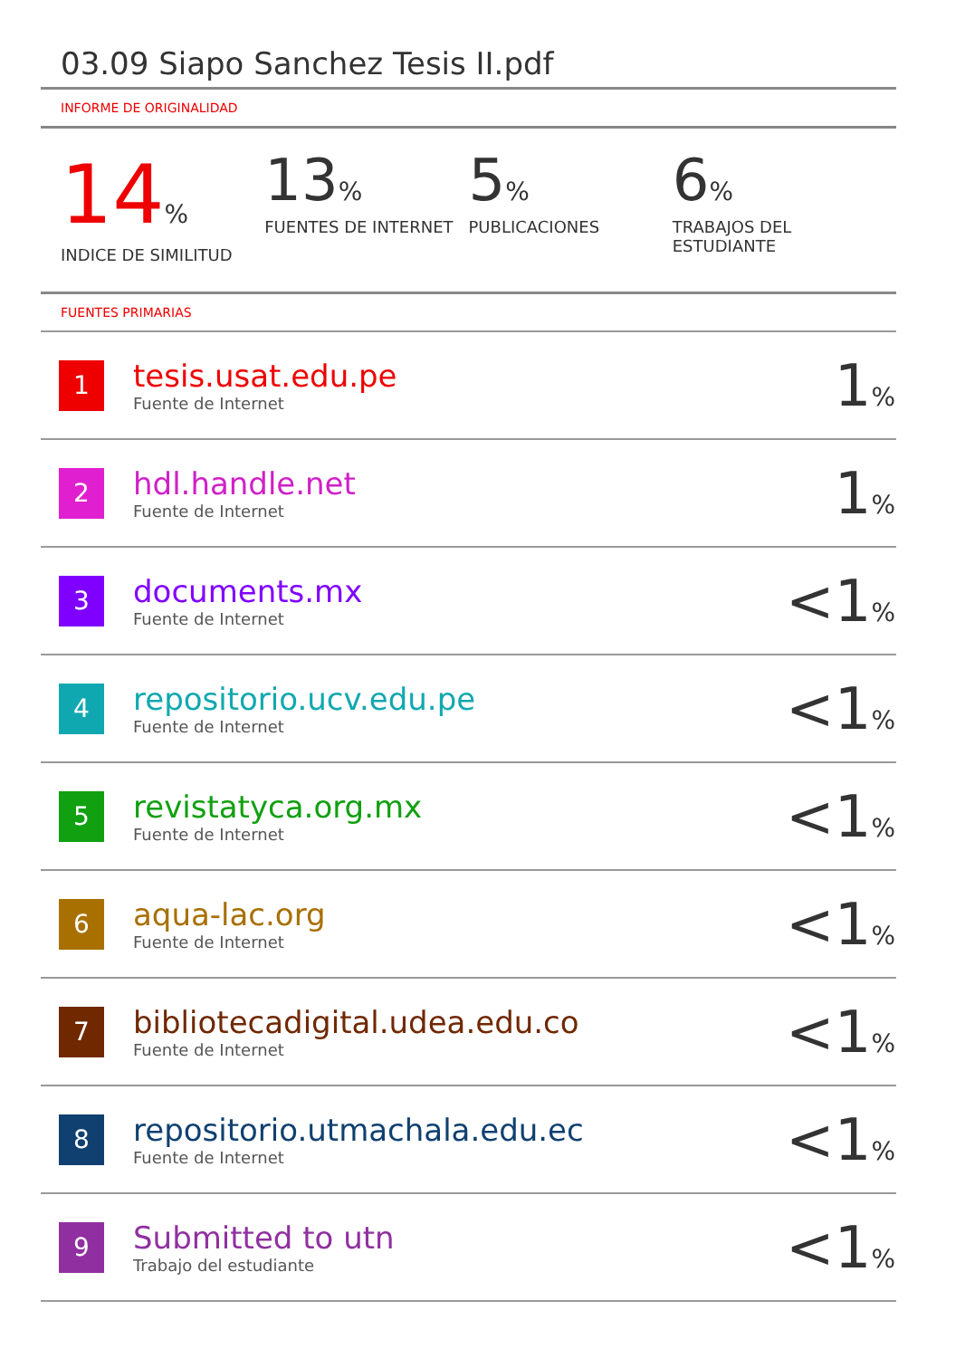03.09 Siapo Sanchez Tesis II.pdf
INFORME DE ORIGINALIDAD
14%
INDICE DE SIMILITUD
13%
FUENTES DE INTERNET
5%
PUBLICACIONES
6%
TRABAJOS DEL ESTUDIANTE
FUENTES PRIMARIAS
| 1 | tesis.usat.edu.pe Fuente de Internet | 1 % |
| 2 | hdl.handle.net Fuente de Internet | 1 % |
| 3 | documents.mx Fuente de Internet | <1 % |
| 4 | repositorio.ucv.edu.pe Fuente de Internet | <1 % |
| 5 | revistatyca.org.mx Fuente de Internet | <1 % |
| 6 | aqua-lac.org Fuente de Internet | <1 % |
| 7 | bibliotecadigital.udea.edu.co Fuente de Internet | <1 % |
| 8 | repositorio.utmachala.edu.ec Fuente de Internet | <1 % |
| 9 | Submitted to utn Trabajo del estudiante | <1 % |